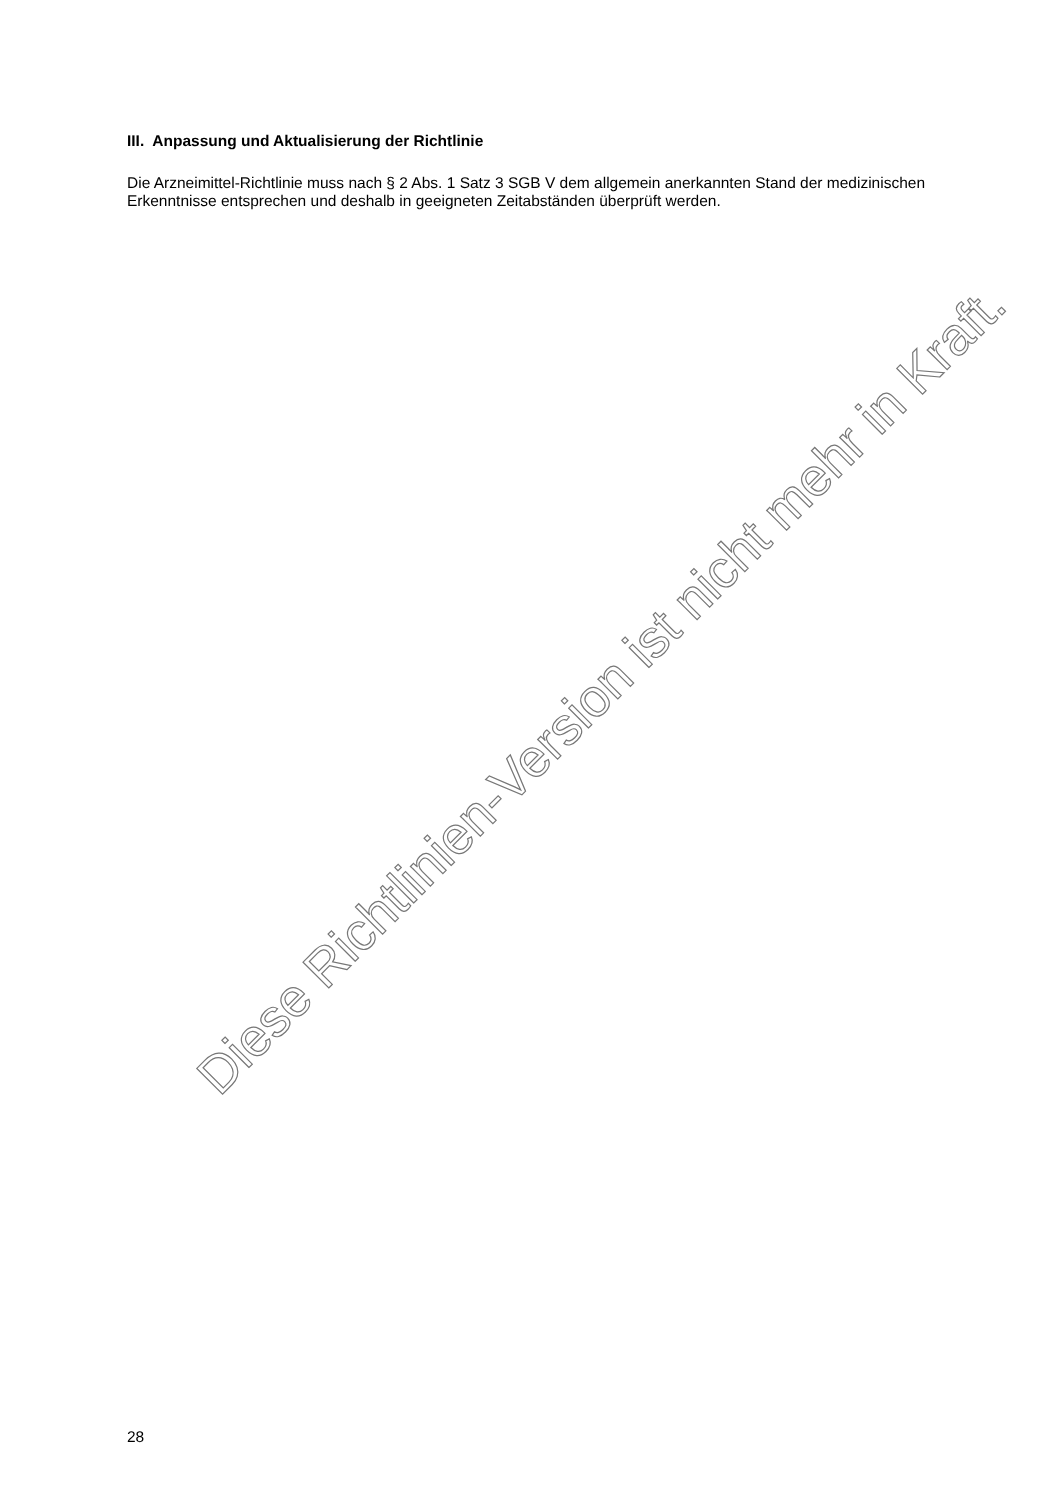III. Anpassung und Aktualisierung der Richtlinie
Die Arzneimittel-Richtlinie muss nach § 2 Abs. 1 Satz 3 SGB V dem allgemein anerkannten Stand der medizinischen Erkenntnisse entsprechen und deshalb in geeigneten Zeitabständen überprüft werden.
Diese Richtlinien-Version ist nicht mehr in Kraft.
28